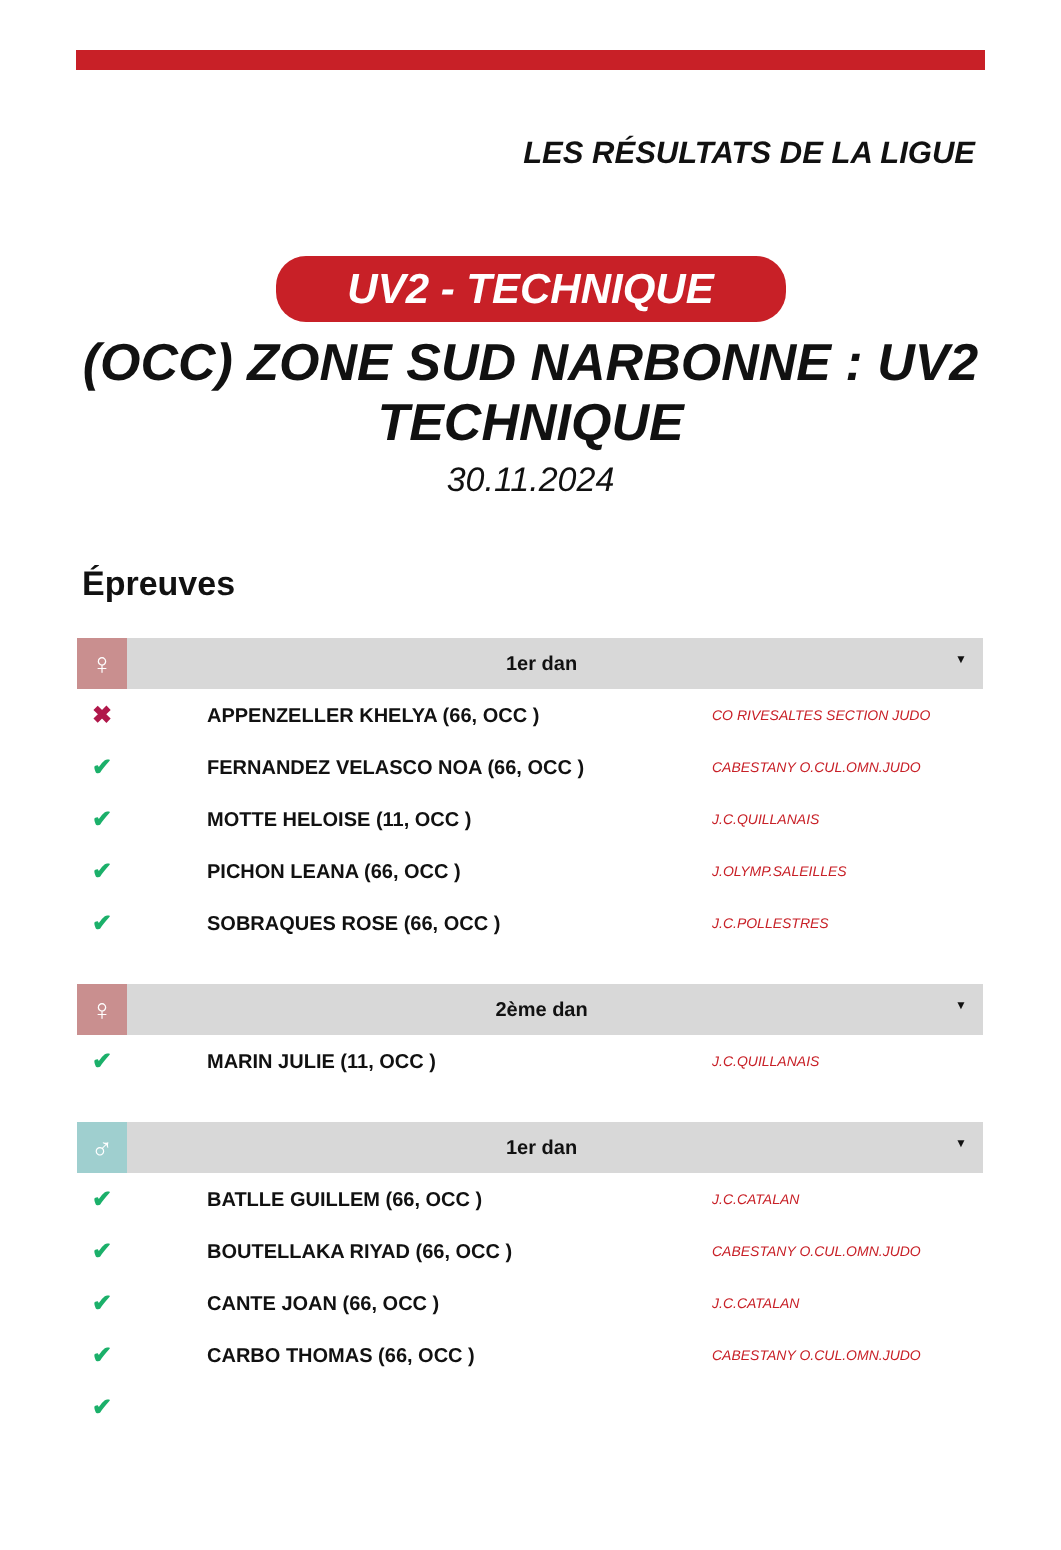LES RÉSULTATS DE LA LIGUE
UV2 - TECHNIQUE
(OCC) ZONE SUD NARBONNE : UV2 TECHNIQUE
30.11.2024
Épreuves
| ♀ | 1er dan ▼ | |
| --- | --- | --- |
| ✖ | APPENZELLER KHELYA (66, OCC ) | CO RIVESALTES SECTION JUDO |
| ✔ | FERNANDEZ VELASCO NOA (66, OCC ) | CABESTANY O.CUL.OMN.JUDO |
| ✔ | MOTTE HELOISE (11, OCC ) | J.C.QUILLANAIS |
| ✔ | PICHON LEANA (66, OCC ) | J.OLYMP.SALEILLES |
| ✔ | SOBRAQUES ROSE (66, OCC ) | J.C.POLLESTRES |
| ♀ | 2ème dan ▼ | |
| --- | --- | --- |
| ✔ | MARIN JULIE (11, OCC ) | J.C.QUILLANAIS |
| ♂ | 1er dan ▼ | |
| --- | --- | --- |
| ✔ | BATLLE GUILLEM (66, OCC ) | J.C.CATALAN |
| ✔ | BOUTELLAKA RIYAD (66, OCC ) | CABESTANY O.CUL.OMN.JUDO |
| ✔ | CANTE JOAN (66, OCC ) | J.C.CATALAN |
| ✔ | CARBO THOMAS (66, OCC ) | CABESTANY O.CUL.OMN.JUDO |
| ✔ | | |